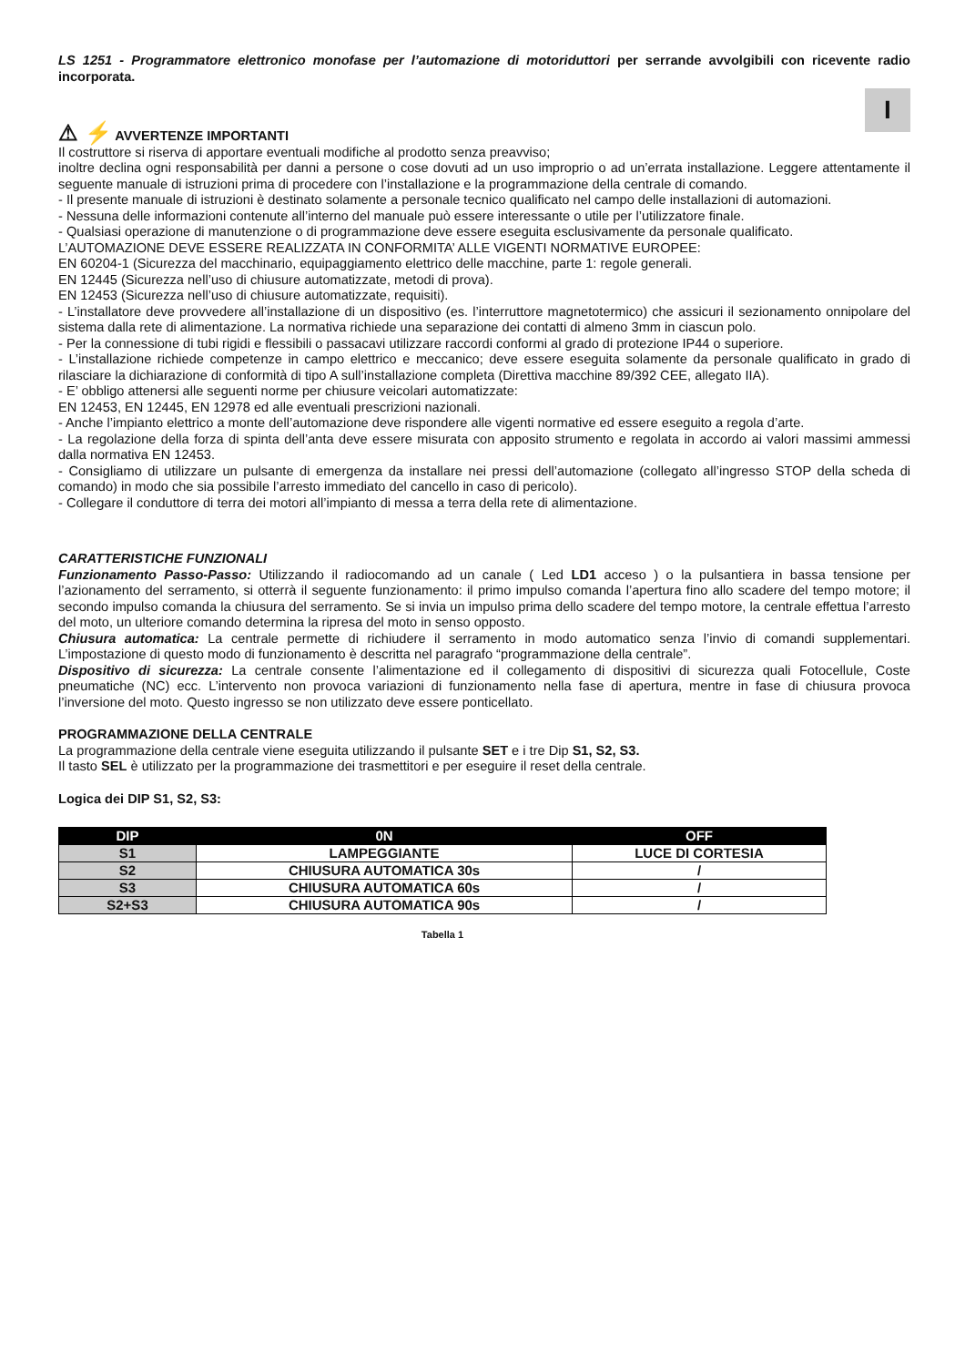I
LS 1251 - Programmatore elettronico monofase per l’automazione di motoriduttori per serrande avvolgibili con ricevente radio incorporata.
⚠ ⚡ AVVERTENZE IMPORTANTI
Il costruttore si riserva di apportare eventuali modifiche al prodotto senza preavviso;
inoltre declina ogni responsabilità per danni a persone o cose dovuti ad un uso improprio o ad un’errata installazione. Leggere attentamente il seguente manuale di istruzioni prima di procedere con l’installazione e la programmazione della centrale di comando.
- Il presente manuale di istruzioni è destinato solamente a personale tecnico qualificato nel campo delle installazioni di automazioni.
- Nessuna delle informazioni contenute all’interno del manuale può essere interessante o utile per l’utilizzatore finale.
- Qualsiasi operazione di manutenzione o di programmazione deve essere eseguita esclusivamente da personale qualificato.
L’AUTOMAZIONE DEVE ESSERE REALIZZATA IN CONFORMITA’ ALLE VIGENTI NORMATIVE EUROPEE:
EN 60204-1 (Sicurezza del macchinario, equipaggiamento elettrico delle macchine, parte 1: regole generali.
EN 12445 (Sicurezza nell’uso di chiusure automatizzate, metodi di prova).
EN 12453 (Sicurezza nell’uso di chiusure automatizzate, requisiti).
- L’installatore deve provvedere all’installazione di un dispositivo (es. l’interruttore magnetotermico) che assicuri il sezionamento onnipolare del sistema dalla rete di alimentazione. La normativa richiede una separazione dei contatti di almeno 3mm in ciascun polo.
- Per la connessione di tubi rigidi e flessibili o passacavi utilizzare raccordi conformi al grado di protezione IP44 o superiore.
- L’installazione richiede competenze in campo elettrico e meccanico; deve essere eseguita solamente da personale qualificato in grado di rilasciare la dichiarazione di conformità di tipo A sull’installazione completa (Direttiva macchine 89/392 CEE, allegato IIA).
- E’ obbligo attenersi alle seguenti norme per chiusure veicolari automatizzate:
EN 12453, EN 12445, EN 12978 ed alle eventuali prescrizioni nazionali.
- Anche l’impianto elettrico a monte dell’automazione deve rispondere alle vigenti normative ed essere eseguito a regola d’arte.
- La regolazione della forza di spinta dell’anta deve essere misurata con apposito strumento e regolata in accordo ai valori massimi ammessi dalla normativa EN 12453.
- Consigliamo di utilizzare un pulsante di emergenza da installare nei pressi dell’automazione (collegato all’ingresso STOP della scheda di comando) in modo che sia possibile l’arresto immediato del cancello in caso di pericolo).
- Collegare il conduttore di terra dei motori all’impianto di messa a terra della rete di alimentazione.
CARATTERISTICHE FUNZIONALI
Funzionamento Passo-Passo: Utilizzando il radiocomando ad un canale ( Led LD1 acceso ) o la pulsantiera in bassa tensione per l’azionamento del serramento, si otterrà il seguente funzionamento: il primo impulso comanda l’apertura fino allo scadere del tempo motore; il secondo impulso comanda la chiusura del serramento. Se si invia un impulso prima dello scadere del tempo motore, la centrale effettua l’arresto del moto, un ulteriore comando determina la ripresa del moto in senso opposto.
Chiusura automatica: La centrale permette di richiudere il serramento in modo automatico senza l’invio di comandi supplementari. L’impostazione di questo modo di funzionamento è descritta nel paragrafo “programmazione della centrale”.
Dispositivo di sicurezza: La centrale consente l’alimentazione ed il collegamento di dispositivi di sicurezza quali Fotocellule, Coste pneumatiche (NC) ecc. L’intervento non provoca variazioni di funzionamento nella fase di apertura, mentre in fase di chiusura provoca l’inversione del moto. Questo ingresso se non utilizzato deve essere ponticellato.
PROGRAMMAZIONE DELLA CENTRALE
La programmazione della centrale viene eseguita utilizzando il pulsante SET e i tre Dip S1, S2, S3.
Il tasto SEL è utilizzato per la programmazione dei trasmettitori e per eseguire il reset della centrale.
Logica dei DIP S1, S2, S3:
| DIP | 0N | OFF |
| --- | --- | --- |
| S1 | LAMPEGGIANTE | LUCE DI CORTESIA |
| S2 | CHIUSURA AUTOMATICA 30s | / |
| S3 | CHIUSURA AUTOMATICA 60s | / |
| S2+S3 | CHIUSURA AUTOMATICA 90s | / |
Tabella 1